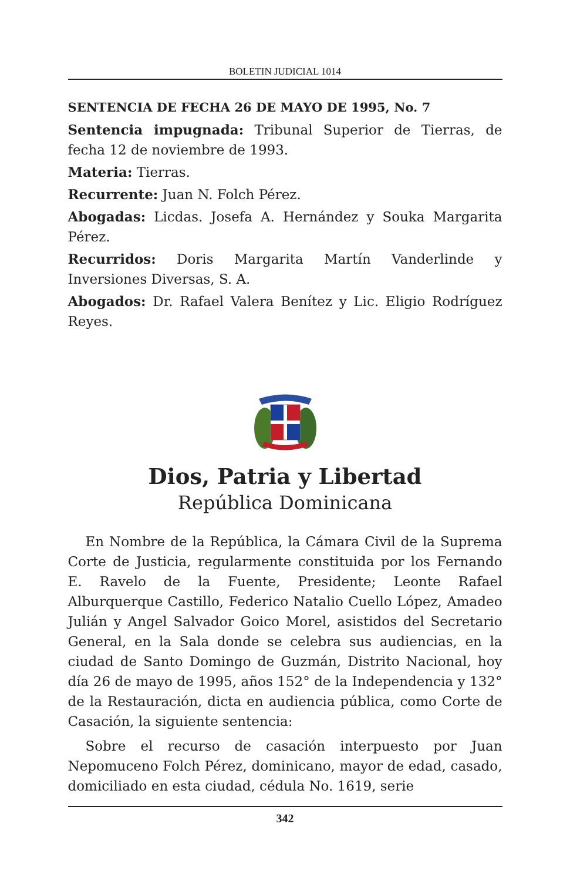BOLETIN JUDICIAL 1014
SENTENCIA DE FECHA 26 DE MAYO DE 1995, No. 7
Sentencia impugnada: Tribunal Superior de Tierras, de fecha 12 de noviembre de 1993.
Materia: Tierras.
Recurrente: Juan N. Folch Pérez.
Abogadas: Licdas. Josefa A. Hernández y Souka Margarita Pérez.
Recurridos: Doris Margarita Martín Vanderlinde y Inversiones Diversas, S. A.
Abogados: Dr. Rafael Valera Benítez y Lic. Eligio Rodríguez Reyes.
Dios, Patria y Libertad
República Dominicana
En Nombre de la República, la Cámara Civil de la Suprema Corte de Justicia, regularmente constituida por los Fernando E. Ravelo de la Fuente, Presidente; Leonte Rafael Alburquerque Castillo, Federico Natalio Cuello López, Amadeo Julián y Angel Salvador Goico Morel, asistidos del Secretario General, en la Sala donde se celebra sus audiencias, en la ciudad de Santo Domingo de Guzmán, Distrito Nacional, hoy día 26 de mayo de 1995, años 152° de la Independencia y 132° de la Restauración, dicta en audiencia pública, como Corte de Casación, la siguiente sentencia:
Sobre el recurso de casación interpuesto por Juan Nepomuceno Folch Pérez, dominicano, mayor de edad, casado, domiciliado en esta ciudad, cédula No. 1619, serie
342